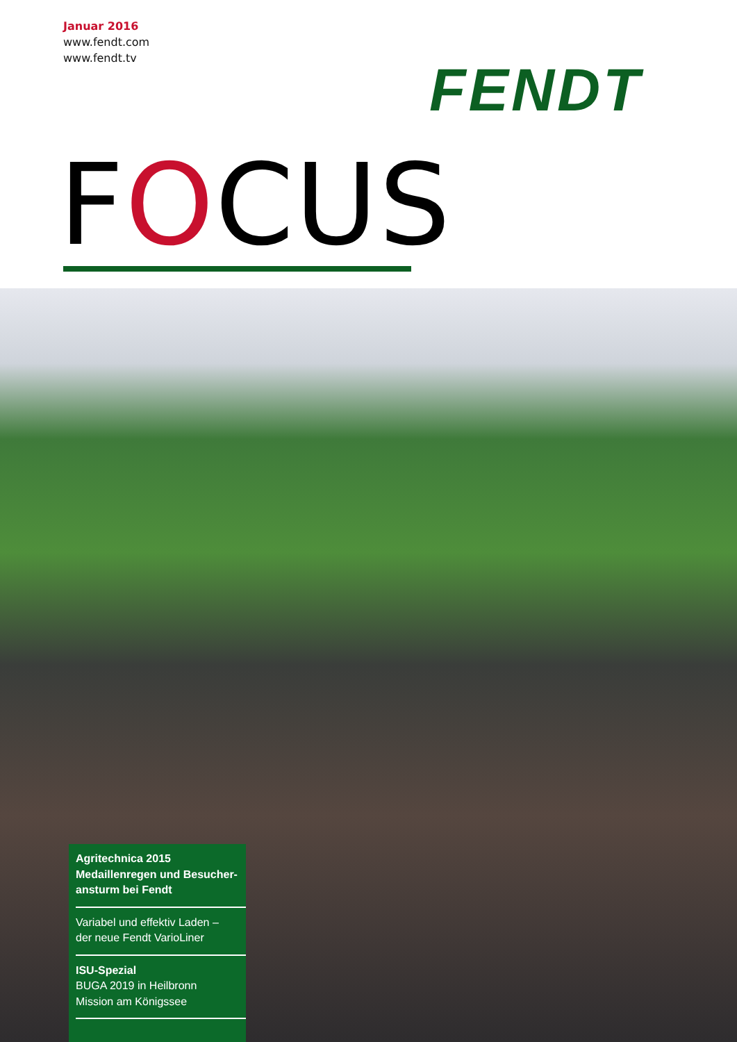Januar 2016
www.fendt.com
www.fendt.tv
FENDT
FOCUS
Agritechnica 2015
Medaillenregen und Besucher-
ansturm bei Fendt
Variabel und effektiv Laden –
der neue Fendt VarioLiner
ISU-Spezial
BUGA 2019 in Heilbronn
Mission am Königssee